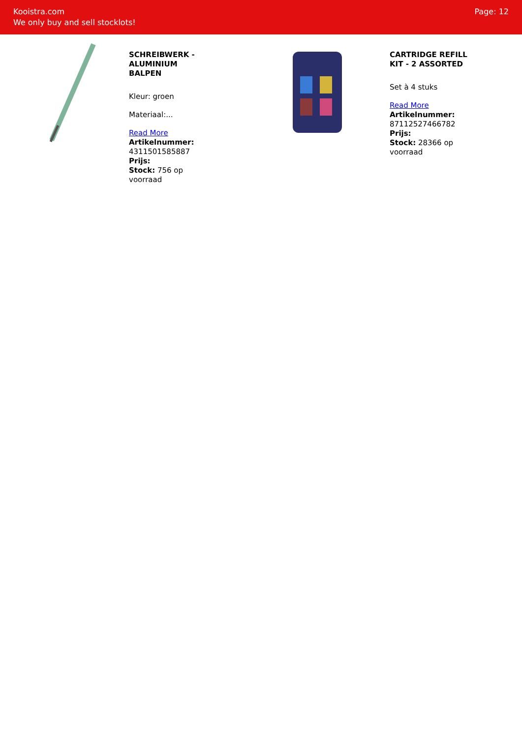Kooistra.com
We only buy and sell stocklots!
Page: 12
SCHREIBWERK - ALUMINIUM BALPEN
Kleur: groen
Materiaal:...
Read More
Artikelnummer: 4311501585887
Prijs:
Stock: 756 op voorraad
CARTRIDGE REFILL KIT - 2 ASSORTED
Set à 4 stuks
Read More
Artikelnummer: 87112527466782
Prijs:
Stock: 28366 op voorraad